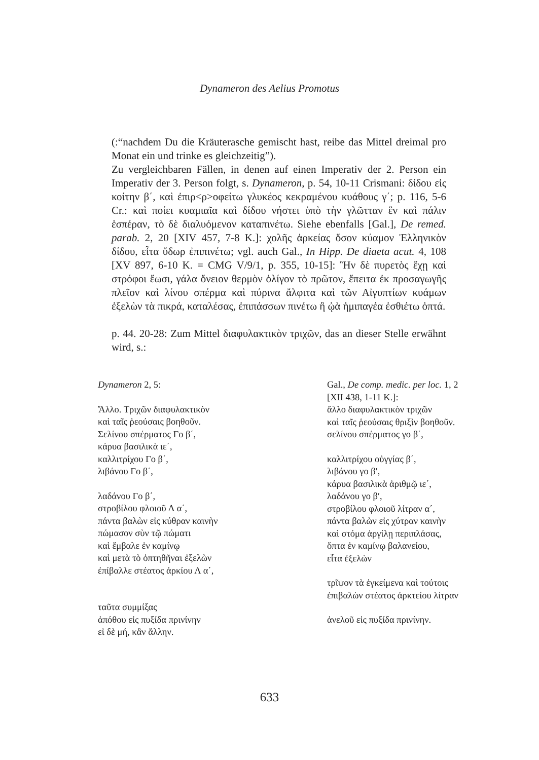Dynameron des Aelius Promotus
(:“nachdem Du die Kräuterasche gemischt hast, reibe das Mittel dreimal pro Monat ein und trinke es gleichzeitig”).
Zu vergleichbaren Fällen, in denen auf einen Imperativ der 2. Person ein Imperativ der 3. Person folgt, s. Dynameron, p. 54, 10-11 Crismani: δίδου εἰς κοίτην β΄, καὶ ἐπιρ<ρ>οφείτω γλυκέος κεκραμένου κυάθους γ΄; p. 116, 5-6 Cr.: καὶ ποίει κυαμιαῖα καὶ δίδου νήστει ὑπὸ τὴν γλῶτταν ἓν καὶ πάλιν ἑσπέραν, τὸ δὲ διαλυόμενον καταπινέτω. Siehe ebenfalls [Gal.], De remed. parab. 2, 20 [XIV 457, 7-8 K.]: χολῆς ἀρκείας ὅσον κύαμον Ἑλληνικὸν δίδου, εἶτα ὕδωρ ἐπιπινέτω; vgl. auch Gal., In Hipp. De diaeta acut. 4, 108 [XV 897, 6-10 K. = CMG V/9/1, p. 355, 10-15]: Ἢν δὲ πυρετὸς ἔχῃ καὶ στρόφοι ἔωσι, γάλα ὄνειον θερμὸν ὀλίγον τὸ πρῶτον, ἔπειτα ἐκ προσαγωγῆς πλεῖον καὶ λίνου σπέρμα καὶ πύρινα ἄλφιτα καὶ τῶν Αἰγυπτίων κυάμων ἐξελὼν τὰ πικρά, καταλέσας, ἐπιπάσσων πινέτω ἢ ᾠὰ ἡμιπαγέα ἐσθιέτω ὀπτά.
p. 44. 20-28: Zum Mittel διαφυλακτικὸν τριχῶν, das an dieser Stelle erwähnt wird, s.:
Dynameron 2, 5:
Ἄλλο. Τριχῶν διαφυλακτικὸν
καὶ ταῖς ῥεούσαις βοηθοῦν.
Σελίνου σπέρματος Γο β΄,
κάρυα βασιλικὰ ιε΄,
καλλιτρίχου Γο β΄,
λιβάνου Γο β΄,
λαδάνου Γο β΄,
στροβίλου φλοιοῦ Λ α΄,
πάντα βαλὼν εἰς κύθραν καινὴν
πώμασον σὺν τῷ πώματι
καὶ ἔμβαλε ἐν καμίνῳ
καὶ μετὰ τὸ ὀπτηθῆναι ἐξελὼν
ἐπίβαλλε στέατος ἀρκίου Λ α΄,
ταῦτα συμμίξας
ἀπόθου εἰς πυξίδα πρινίνην
εἰ δὲ μή, κἂν ἄλλην.
Gal., De comp. medic. per loc. 1, 2
[XII 438, 1-11 K.]:
ἄλλο διαφυλακτικὸν τριχῶν
καὶ ταῖς ῥεούσαις θριξὶν βοηθοῦν.
σελίνου σπέρματος γο β΄,
καλλιτρίχου οὐγγίας β΄,
λιβάνου γο β′,
κάρυα βασιλικὰ ἀριθμῷ ιε΄,
λαδάνου γο β′,
στροβίλου φλοιοῦ λίτραν α΄,
πάντα βαλὼν εἰς χύτραν καινὴν
καὶ στόμα ἀργίλῃ περιπλάσας,
ὄπτα ἐν καμίνῳ βαλανείου,
εἶτα ἐξελὼν
τρῖψον τὰ ἐγκείμενα καὶ τούτοις
ἐπιβαλὼν στέατος ἀρκτείου λίτραν
ἀνελοῦ εἰς πυξίδα πρινίνην.
633